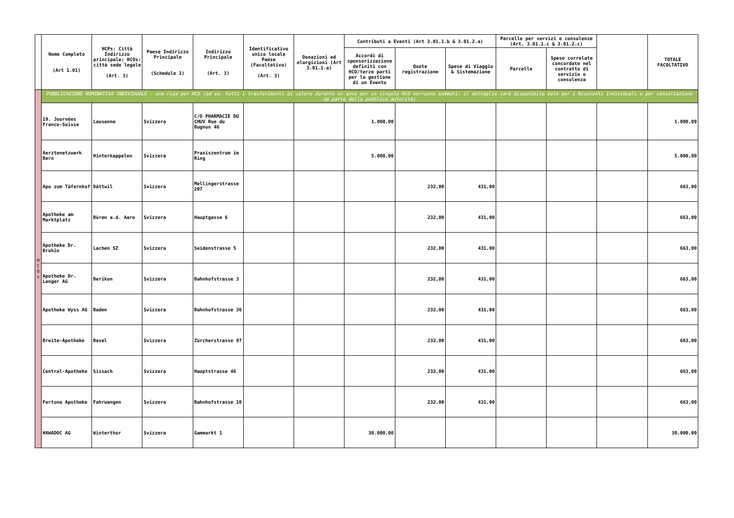| | Nome Completo (Art 1.01) | HCPs: Città Indirizzo principale; HCOs: città sede legale (Art. 3) | Paese Indirizzo Principale (Schedule 1) | Indirizzo Principale (Art. 3) | Identificativo unico locale Paese (Facoltativo) (Art. 3) | Donazioni ed elargizioni (Art 3.01.1.a) | Contributi a Eventi (Art 3.01.1.b & 3.01.2.a) | | | Parcelle per servizi e consulenze (Art. 3.01.1.c & 3.01.2.c) | | | TOTALE FACOLTATIVO |
| --- | --- | --- | --- | --- | --- | --- | --- | --- | --- | --- | --- | --- | --- |
| | | | | | | | Accordi di sponsorizzazione definiti con HCO/terze parti per la gestione di un Evento | Quote registrazione | Spese di Viaggio & Sistemazione | Parcelle | Spese correlate concordate nel contratto di servizio o consulenza | | |
| H C O s | PUBBLICAZIONE NOMINATIVA INDIVIDUALE - una riga per HCO (ad es. tutti i trasferimenti di valore durante un anno per un singolo HCO verranno sommati: il dettaglio sarà disponibile solo per i Riceventi Individuali o per consultazione da parte della pubblica autorità) | | | | | | | | | | | | |
| | 19. Journées Franco-Suisse | Lausanne | Svizzera | C/O PHARMACIE DU CHUV Rue du Bugnon 46 | | | 1.000,00 | | | | | | 1.000,00 |
| | Aerztenetzwerk Bern | Hinterkappelen | Svizzera | Praxiszentrum im Ring | | | 5.000,00 | | | | | | 5.000,00 |
| | Apo zum Täfernhof | Dättwil | Svizzera | Mellingerstrasse 207 | | | | 232,00 | 431,00 | | | | 663,00 |
| | Apotheke am Marktplatz | Büren a.d. Aare | Svizzera | Hauptgasse 6 | | | | 232,00 | 431,00 | | | | 663,00 |
| | Apotheke Dr. Bruhin | Lachen SZ | Svizzera | Seidenstrasse 5 | | | | 232,00 | 431,00 | | | | 663,00 |
| | Apotheke Dr. Langer AG | Berikon | Svizzera | Bahnhofstrasse 3 | | | | 232,00 | 431,00 | | | | 663,00 |
| | Apotheke Wyss AG | Baden | Svizzera | Bahnhofstrasse 36 | | | | 232,00 | 431,00 | | | | 663,00 |
| | Breite-Apotheke | Basel | Svizzera | Zürcherstrasse 97 | | | | 232,00 | 431,00 | | | | 663,00 |
| | Central-Apotheke | Sissach | Svizzera | Hauptstrasse 46 | | | | 232,00 | 431,00 | | | | 663,00 |
| | Fortuna Apotheke | Fahrwangen | Svizzera | Bahnhofstrasse 10 | | | | 232,00 | 431,00 | | | | 663,00 |
| | HAWADOC AG | Winterthur | Svizzera | Gammarkt 1 | | | 30.000,00 | | | | | | 30.000,00 |